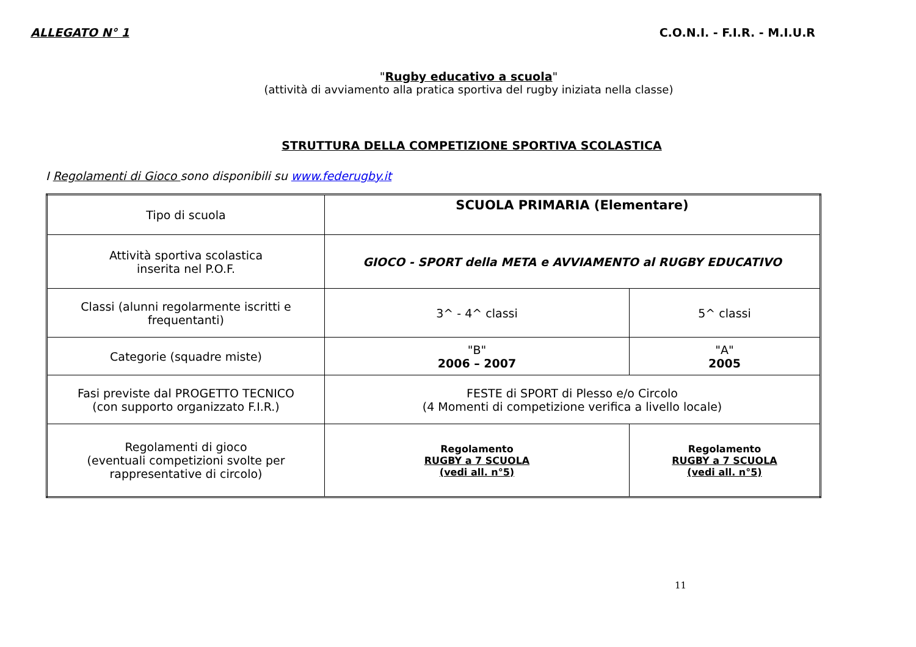ALLEGATO N° 1 C.O.N.I. - F.I.R. - M.I.U.R
"Rugby educativo a scuola"
(attività di avviamento alla pratica sportiva del rugby iniziata nella classe)
STRUTTURA DELLA COMPETIZIONE SPORTIVA SCOLASTICA
I Regolamenti di Gioco sono disponibili su www.federugby.it
| Tipo di scuola | SCUOLA PRIMARIA (Elementare) | |
| Attività sportiva scolastica inserita nel P.O.F. | GIOCO - SPORT della META e AVVIAMENTO al RUGBY EDUCATIVO | |
| Classi (alunni regolarmente iscritti e frequentanti) | 3^ - 4^ classi | 5^ classi |
| Categorie (squadre miste) | "B" 2006 – 2007 | "A" 2005 |
| Fasi previste dal PROGETTO TECNICO (con supporto organizzato F.I.R.) | FESTE di SPORT di Plesso e/o Circolo (4 Momenti di competizione verifica a livello locale) | |
| Regolamenti di gioco (eventuali competizioni svolte per rappresentative di circolo) | Regolamento RUGBY a 7 SCUOLA (vedi all. n°5) | Regolamento RUGBY a 7 SCUOLA (vedi all. n°5) |
11